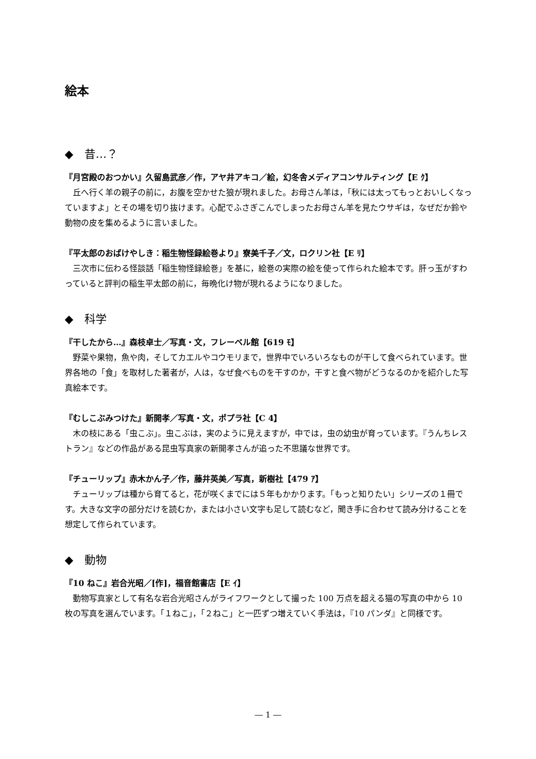絵本
◆　昔…？
『月宮殿のおつかい』久留島武彦／作，アヤ井アキコ／絵，幻冬舎メディアコンサルティング【E ｸ】
丘へ行く羊の親子の前に，お腹を空かせた狼が現れました。お母さん羊は，「秋には太ってもっとおいしくなっていますよ」とその場を切り抜けます。心配でふさぎこんでしまったお母さん羊を見たウサギは，なぜだか鈴や動物の皮を集めるように言いました。
『平太郎のおばけやしき：稲生物怪録絵巻より』寮美千子／文，ロクリン社【E ﾘ】
三次市に伝わる怪談話「稲生物怪録絵巻」を基に，絵巻の実際の絵を使って作られた絵本です。肝っ玉がすわっていると評判の稲生平太郎の前に，毎晩化け物が現れるようになりました。
◆　科学
『干したから…』森枝卓士／写真・文，フレーベル館【619 ﾓ】
野菜や果物，魚や肉，そしてカエルやコウモリまで，世界中でいろいろなものが干して食べられています。世界各地の「食」を取材した著者が，人は，なぜ食べものを干すのか，干すと食べ物がどうなるのかを紹介した写真絵本です。
『むしこぶみつけた』新開孝／写真・文，ポプラ社【C 4】
木の枝にある「虫こぶ」。虫こぶは，実のように見えますが，中では，虫の幼虫が育っています。『うんちレストラン』などの作品がある昆虫写真家の新開孝さんが追った不思議な世界です。
『チューリップ』赤木かん子／作，藤井英美／写真，新樹社【479 ｱ】
チューリップは種から育てると，花が咲くまでには５年もかかります。「もっと知りたい」シリーズの１冊です。大きな文字の部分だけを読むか，または小さい文字も足して読むなど，聞き手に合わせて読み分けることを想定して作られています。
◆　動物
『10 ねこ』岩合光昭／[作]，福音館書店【E ｲ】
動物写真家として有名な岩合光昭さんがライフワークとして撮った 100 万点を超える猫の写真の中から 10 枚の写真を選んでいます。「１ねこ」，「２ねこ」と一匹ずつ増えていく手法は，『10 パンダ』と同様です。
― 1 ―